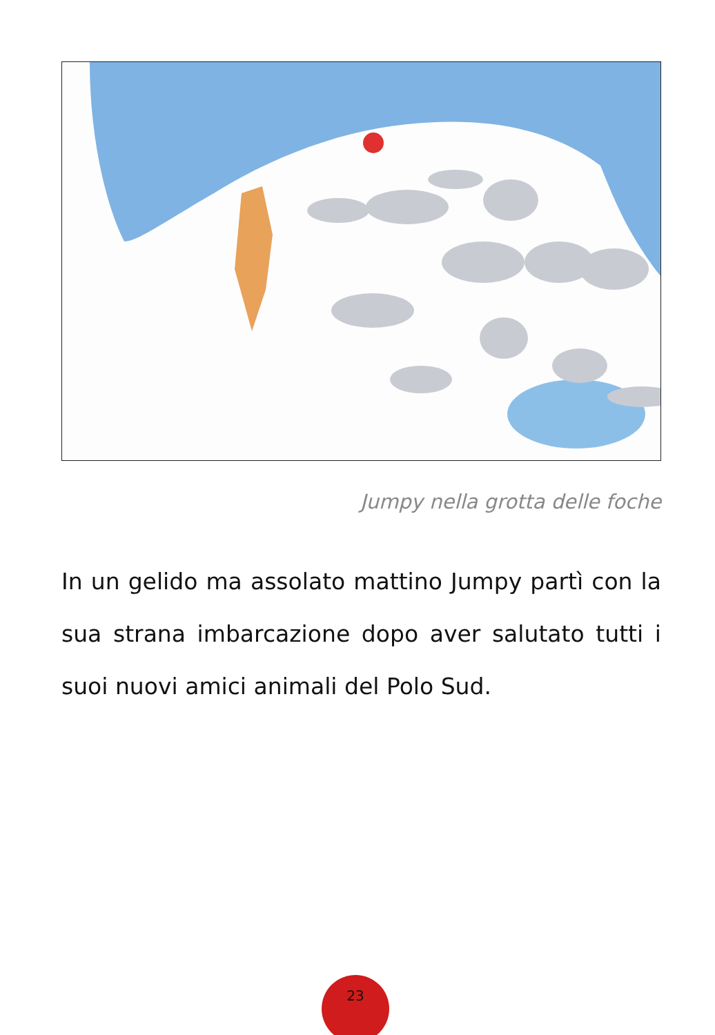Jumpy nella grotta delle foche
In un gelido ma assolato mattino Jumpy partì con la sua strana imbarcazione dopo aver salutato tutti i suoi nuovi amici animali del Polo Sud.
23